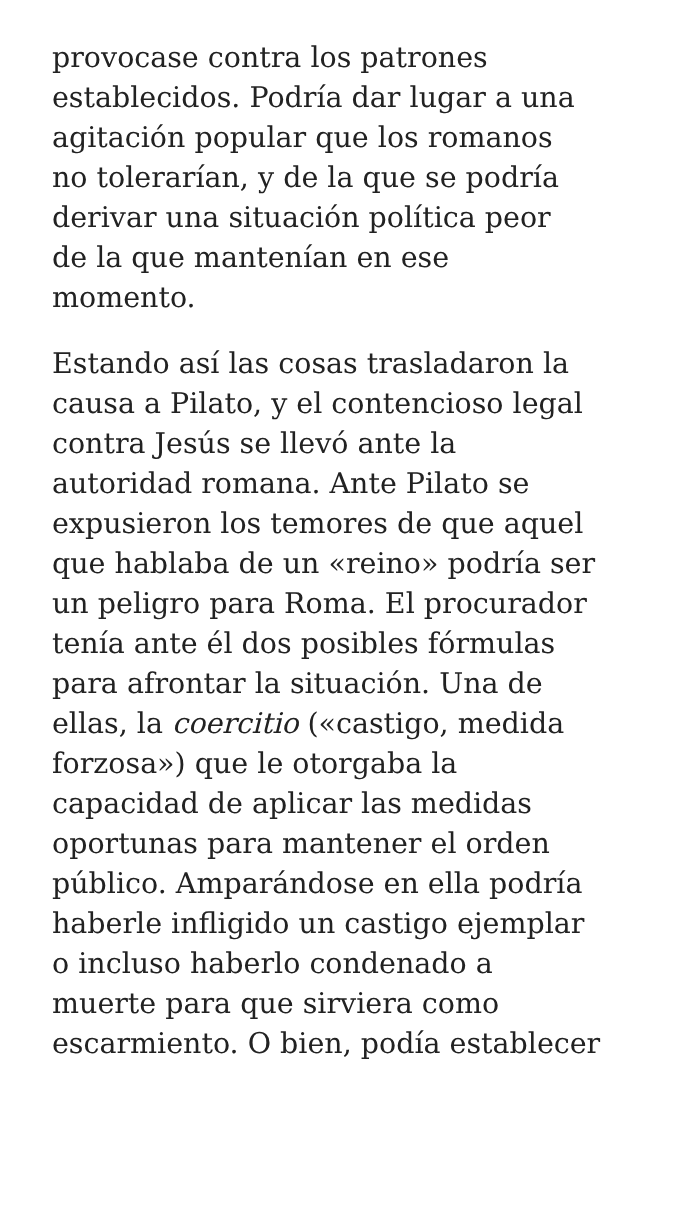provocase contra los patrones
establecidos. Podría dar lugar a una
agitación popular que los romanos
no tolerarían, y de la que se podría
derivar una situación política peor
de la que mantenían en ese
momento.
Estando así las cosas trasladaron la
causa a Pilato, y el contencioso legal
contra Jesús se llevó ante la
autoridad romana. Ante Pilato se
expusieron los temores de que aquel
que hablaba de un «reino» podría ser
un peligro para Roma. El procurador
tenía ante él dos posibles fórmulas
para afrontar la situación. Una de
ellas, la coercitio («castigo, medida
forzosa») que le otorgaba la
capacidad de aplicar las medidas
oportunas para mantener el orden
público. Amparándose en ella podría
haberle infligido un castigo ejemplar
o incluso haberlo condenado a
muerte para que sirviera como
escarmiento. O bien, podía establecer